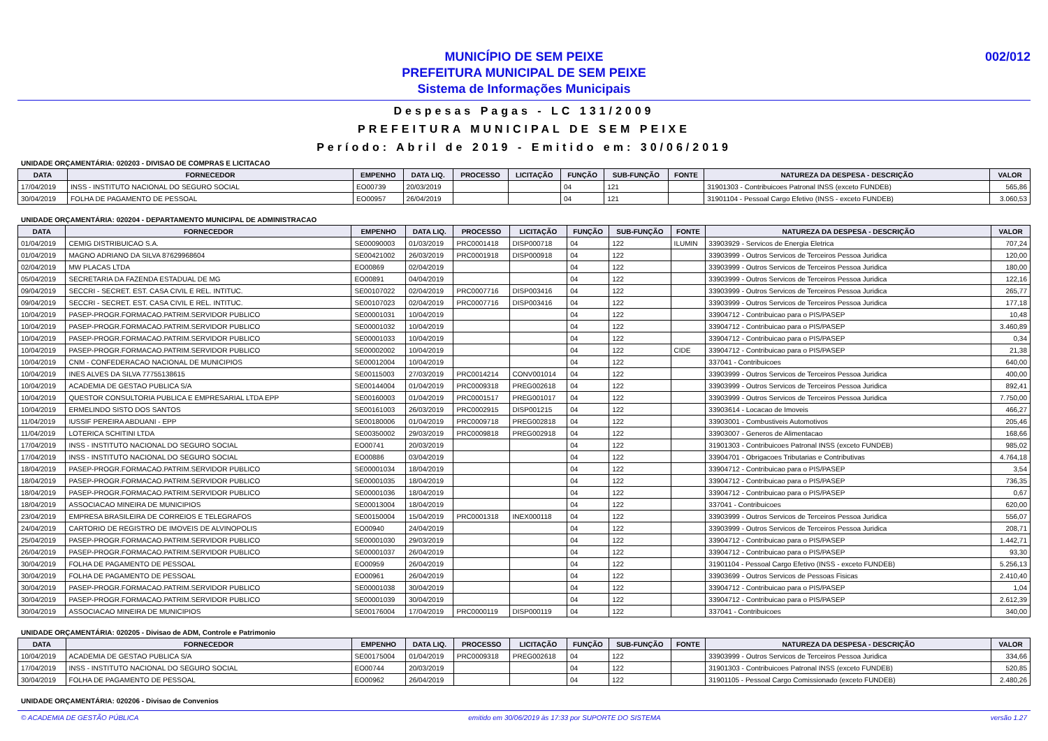MUNICÍPIO DE SEM PEIXE
PREFEITURA MUNICIPAL DE SEM PEIXE
Sistema de Informações Municipais
002/012
Despesas Pagas - LC 131/2009
PREFEITURA MUNICIPAL DE SEM PEIXE
Período: Abril de 2019 - Emitido em: 30/06/2019
UNIDADE ORÇAMENTÁRIA: 020203 - DIVISAO DE COMPRAS E LICITACAO
| DATA | FORNECEDOR | EMPENHO | DATA LIQ. | PROCESSO | LICITAÇÃO | FUNÇÃO | SUB-FUNÇÃO | FONTE | NATUREZA DA DESPESA - DESCRIÇÃO | VALOR |
| --- | --- | --- | --- | --- | --- | --- | --- | --- | --- | --- |
| 17/04/2019 | INSS - INSTITUTO NACIONAL DO SEGURO SOCIAL | EO00739 | 20/03/2019 | | | 04 | 121 | | 31901303 - Contribuicoes Patronal INSS (exceto FUNDEB) | 565,86 |
| 30/04/2019 | FOLHA DE PAGAMENTO DE PESSOAL | EO00957 | 26/04/2019 | | | 04 | 121 | | 31901104 - Pessoal Cargo Efetivo (INSS - exceto FUNDEB) | 3.060,53 |
UNIDADE ORÇAMENTÁRIA: 020204 - DEPARTAMENTO MUNICIPAL DE ADMINISTRACAO
| DATA | FORNECEDOR | EMPENHO | DATA LIQ. | PROCESSO | LICITAÇÃO | FUNÇÃO | SUB-FUNÇÃO | FONTE | NATUREZA DA DESPESA - DESCRIÇÃO | VALOR |
| --- | --- | --- | --- | --- | --- | --- | --- | --- | --- | --- |
| 01/04/2019 | CEMIG DISTRIBUICAO S.A. | SE00090003 | 01/03/2019 | PRC0001418 | DISP000718 | 04 | 122 | ILUMIN | 33903929 - Servicos de Energia Eletrica | 707,24 |
| 01/04/2019 | MAGNO ADRIANO DA SILVA 87629968604 | SE00421002 | 26/03/2019 | PRC0001918 | DISP000918 | 04 | 122 | | 33903999 - Outros Servicos de Terceiros Pessoa Juridica | 120,00 |
| 02/04/2019 | MW PLACAS LTDA | EO00869 | 02/04/2019 | | | 04 | 122 | | 33903999 - Outros Servicos de Terceiros Pessoa Juridica | 180,00 |
| 05/04/2019 | SECRETARIA DA FAZENDA ESTADUAL DE MG | EO00891 | 04/04/2019 | | | 04 | 122 | | 33903999 - Outros Servicos de Terceiros Pessoa Juridica | 122,16 |
| 09/04/2019 | SECCRI - SECRET. EST. CASA CIVIL E REL. INTITUC. | SE00107022 | 02/04/2019 | PRC0007716 | DISP003416 | 04 | 122 | | 33903999 - Outros Servicos de Terceiros Pessoa Juridica | 265,77 |
| 09/04/2019 | SECCRI - SECRET. EST. CASA CIVIL E REL. INTITUC. | SE00107023 | 02/04/2019 | PRC0007716 | DISP003416 | 04 | 122 | | 33903999 - Outros Servicos de Terceiros Pessoa Juridica | 177,18 |
| 10/04/2019 | PASEP-PROGR.FORMACAO.PATRIM.SERVIDOR PUBLICO | SE00001031 | 10/04/2019 | | | 04 | 122 | | 33904712 - Contribuicao para o PIS/PASEP | 10,48 |
| 10/04/2019 | PASEP-PROGR.FORMACAO.PATRIM.SERVIDOR PUBLICO | SE00001032 | 10/04/2019 | | | 04 | 122 | | 33904712 - Contribuicao para o PIS/PASEP | 3.460,89 |
| 10/04/2019 | PASEP-PROGR.FORMACAO.PATRIM.SERVIDOR PUBLICO | SE00001033 | 10/04/2019 | | | 04 | 122 | | 33904712 - Contribuicao para o PIS/PASEP | 0,34 |
| 10/04/2019 | PASEP-PROGR.FORMACAO.PATRIM.SERVIDOR PUBLICO | SE00002002 | 10/04/2019 | | | 04 | 122 | CIDE | 33904712 - Contribuicao para o PIS/PASEP | 21,38 |
| 10/04/2019 | CNM - CONFEDERACAO NACIONAL DE MUNICIPIOS | SE00012004 | 10/04/2019 | | | 04 | 122 | | 337041 - Contribuicoes | 640,00 |
| 10/04/2019 | INES ALVES DA SILVA 77755138615 | SE00115003 | 27/03/2019 | PRC0014214 | CONV001014 | 04 | 122 | | 33903999 - Outros Servicos de Terceiros Pessoa Juridica | 400,00 |
| 10/04/2019 | ACADEMIA DE GESTAO PUBLICA S/A | SE00144004 | 01/04/2019 | PRC0009318 | PREG002618 | 04 | 122 | | 33903999 - Outros Servicos de Terceiros Pessoa Juridica | 892,41 |
| 10/04/2019 | QUESTOR CONSULTORIA PUBLICA E EMPRESARIAL LTDA EPP | SE00160003 | 01/04/2019 | PRC0001517 | PREG001017 | 04 | 122 | | 33903999 - Outros Servicos de Terceiros Pessoa Juridica | 7.750,00 |
| 10/04/2019 | ERMELINDO SISTO DOS SANTOS | SE00161003 | 26/03/2019 | PRC0002915 | DISP001215 | 04 | 122 | | 33903614 - Locacao de Imoveis | 466,27 |
| 11/04/2019 | IUSSIF PEREIRA ABDUANI - EPP | SE00180006 | 01/04/2019 | PRC0009718 | PREG002818 | 04 | 122 | | 33903001 - Combustiveis Automotivos | 205,46 |
| 11/04/2019 | LOTERICA SCHITINI LTDA | SE00350002 | 29/03/2019 | PRC0009818 | PREG002918 | 04 | 122 | | 33903007 - Generos de Alimentacao | 168,66 |
| 17/04/2019 | INSS - INSTITUTO NACIONAL DO SEGURO SOCIAL | EO00741 | 20/03/2019 | | | 04 | 122 | | 31901303 - Contribuicoes Patronal INSS (exceto FUNDEB) | 985,02 |
| 17/04/2019 | INSS - INSTITUTO NACIONAL DO SEGURO SOCIAL | EO00886 | 03/04/2019 | | | 04 | 122 | | 33904701 - Obrigacoes Tributarias e Contributivas | 4.764,18 |
| 18/04/2019 | PASEP-PROGR.FORMACAO.PATRIM.SERVIDOR PUBLICO | SE00001034 | 18/04/2019 | | | 04 | 122 | | 33904712 - Contribuicao para o PIS/PASEP | 3,54 |
| 18/04/2019 | PASEP-PROGR.FORMACAO.PATRIM.SERVIDOR PUBLICO | SE00001035 | 18/04/2019 | | | 04 | 122 | | 33904712 - Contribuicao para o PIS/PASEP | 736,35 |
| 18/04/2019 | PASEP-PROGR.FORMACAO.PATRIM.SERVIDOR PUBLICO | SE00001036 | 18/04/2019 | | | 04 | 122 | | 33904712 - Contribuicao para o PIS/PASEP | 0,67 |
| 18/04/2019 | ASSOCIACAO MINEIRA DE MUNICIPIOS | SE00013004 | 18/04/2019 | | | 04 | 122 | | 337041 - Contribuicoes | 620,00 |
| 23/04/2019 | EMPRESA BRASILEIRA DE CORREIOS E TELEGRAFOS | SE00150004 | 15/04/2019 | PRC0001318 | INEX000118 | 04 | 122 | | 33903999 - Outros Servicos de Terceiros Pessoa Juridica | 556,07 |
| 24/04/2019 | CARTORIO DE REGISTRO DE IMOVEIS DE ALVINOPOLIS | EO00940 | 24/04/2019 | | | 04 | 122 | | 33903999 - Outros Servicos de Terceiros Pessoa Juridica | 208,71 |
| 25/04/2019 | PASEP-PROGR.FORMACAO.PATRIM.SERVIDOR PUBLICO | SE00001030 | 29/03/2019 | | | 04 | 122 | | 33904712 - Contribuicao para o PIS/PASEP | 1.442,71 |
| 26/04/2019 | PASEP-PROGR.FORMACAO.PATRIM.SERVIDOR PUBLICO | SE00001037 | 26/04/2019 | | | 04 | 122 | | 33904712 - Contribuicao para o PIS/PASEP | 93,30 |
| 30/04/2019 | FOLHA DE PAGAMENTO DE PESSOAL | EO00959 | 26/04/2019 | | | 04 | 122 | | 31901104 - Pessoal Cargo Efetivo (INSS - exceto FUNDEB) | 5.256,13 |
| 30/04/2019 | FOLHA DE PAGAMENTO DE PESSOAL | EO00961 | 26/04/2019 | | | 04 | 122 | | 33903699 - Outros Servicos de Pessoas Fisicas | 2.410,40 |
| 30/04/2019 | PASEP-PROGR.FORMACAO.PATRIM.SERVIDOR PUBLICO | SE00001038 | 30/04/2019 | | | 04 | 122 | | 33904712 - Contribuicao para o PIS/PASEP | 1,04 |
| 30/04/2019 | PASEP-PROGR.FORMACAO.PATRIM.SERVIDOR PUBLICO | SE00001039 | 30/04/2019 | | | 04 | 122 | | 33904712 - Contribuicao para o PIS/PASEP | 2.612,39 |
| 30/04/2019 | ASSOCIACAO MINEIRA DE MUNICIPIOS | SE00176004 | 17/04/2019 | PRC0000119 | DISP000119 | 04 | 122 | | 337041 - Contribuicoes | 340,00 |
UNIDADE ORÇAMENTÁRIA: 020205 - Divisao de ADM, Controle e Patrimonio
| DATA | FORNECEDOR | EMPENHO | DATA LIQ. | PROCESSO | LICITAÇÃO | FUNÇÃO | SUB-FUNÇÃO | FONTE | NATUREZA DA DESPESA - DESCRIÇÃO | VALOR |
| --- | --- | --- | --- | --- | --- | --- | --- | --- | --- | --- |
| 10/04/2019 | ACADEMIA DE GESTAO PUBLICA S/A | SE00175004 | 01/04/2019 | PRC0009318 | PREG002618 | 04 | 122 | | 33903999 - Outros Servicos de Terceiros Pessoa Juridica | 334,66 |
| 17/04/2019 | INSS - INSTITUTO NACIONAL DO SEGURO SOCIAL | EO00744 | 20/03/2019 | | | 04 | 122 | | 31901303 - Contribuicoes Patronal INSS (exceto FUNDEB) | 520,85 |
| 30/04/2019 | FOLHA DE PAGAMENTO DE PESSOAL | EO00962 | 26/04/2019 | | | 04 | 122 | | 31901105 - Pessoal Cargo Comissionado (exceto FUNDEB) | 2.480,26 |
UNIDADE ORÇAMENTÁRIA: 020206 - Divisao de Convenios
© ACADEMIA DE GESTÃO PÚBLICA emitido em 30/06/2019 às 17:33 por SUPORTE DO SISTEMA versão 1.27